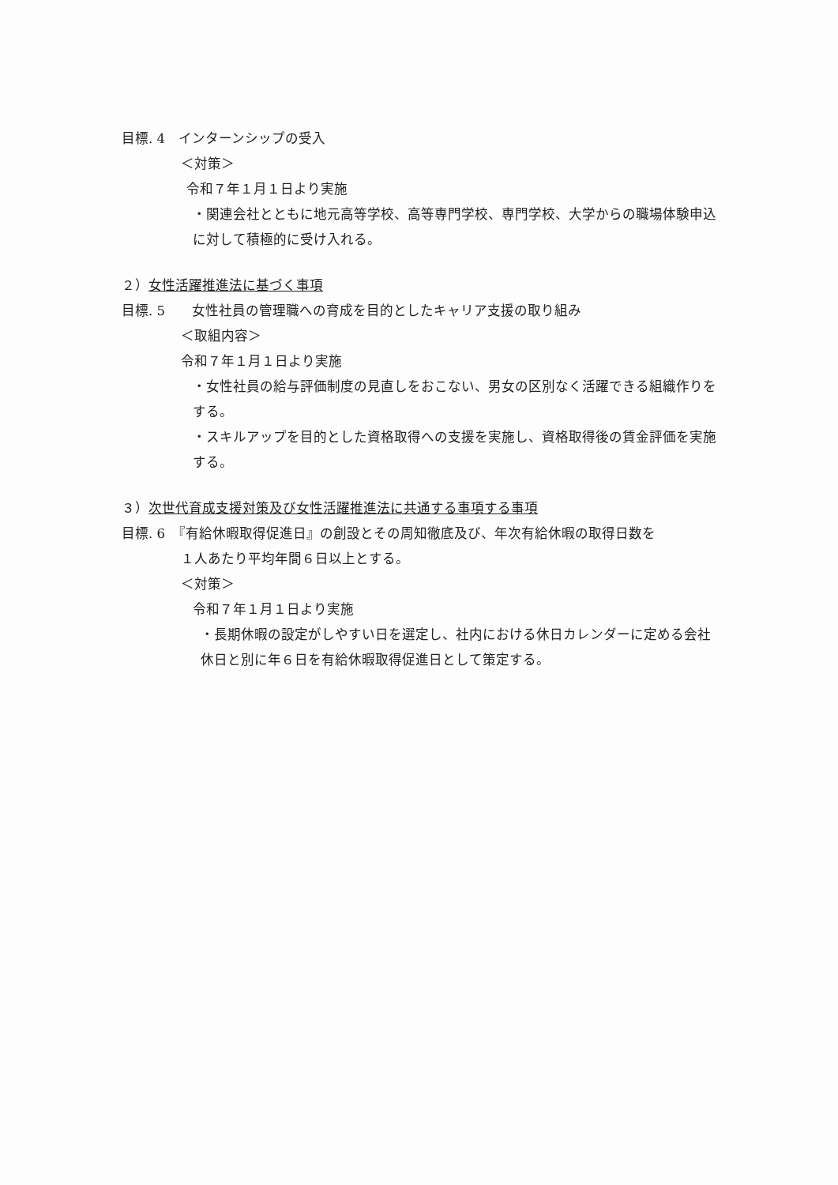目標. 4　インターンシップの受入
＜対策＞
令和７年１月１日より実施
・関連会社とともに地元高等学校、高等専門学校、専門学校、大学からの職場体験申込に対して積極的に受け入れる。
２）女性活躍推進法に基づく事項
目標. 5　　女性社員の管理職への育成を目的としたキャリア支援の取り組み
＜取組内容＞
令和７年１月１日より実施
・女性社員の給与評価制度の見直しをおこない、男女の区別なく活躍できる組織作りをする。
・スキルアップを目的とした資格取得への支援を実施し、資格取得後の賃金評価を実施する。
３）次世代育成支援対策及び女性活躍推進法に共通する事項する事項
目標. 6　『有給休暇取得促進日』の創設とその周知徹底及び、年次有給休暇の取得日数を
１人あたり平均年間６日以上とする。
＜対策＞
令和７年１月１日より実施
・長期休暇の設定がしやすい日を選定し、社内における休日カレンダーに定める会社休日と別に年６日を有給休暇取得促進日として策定する。